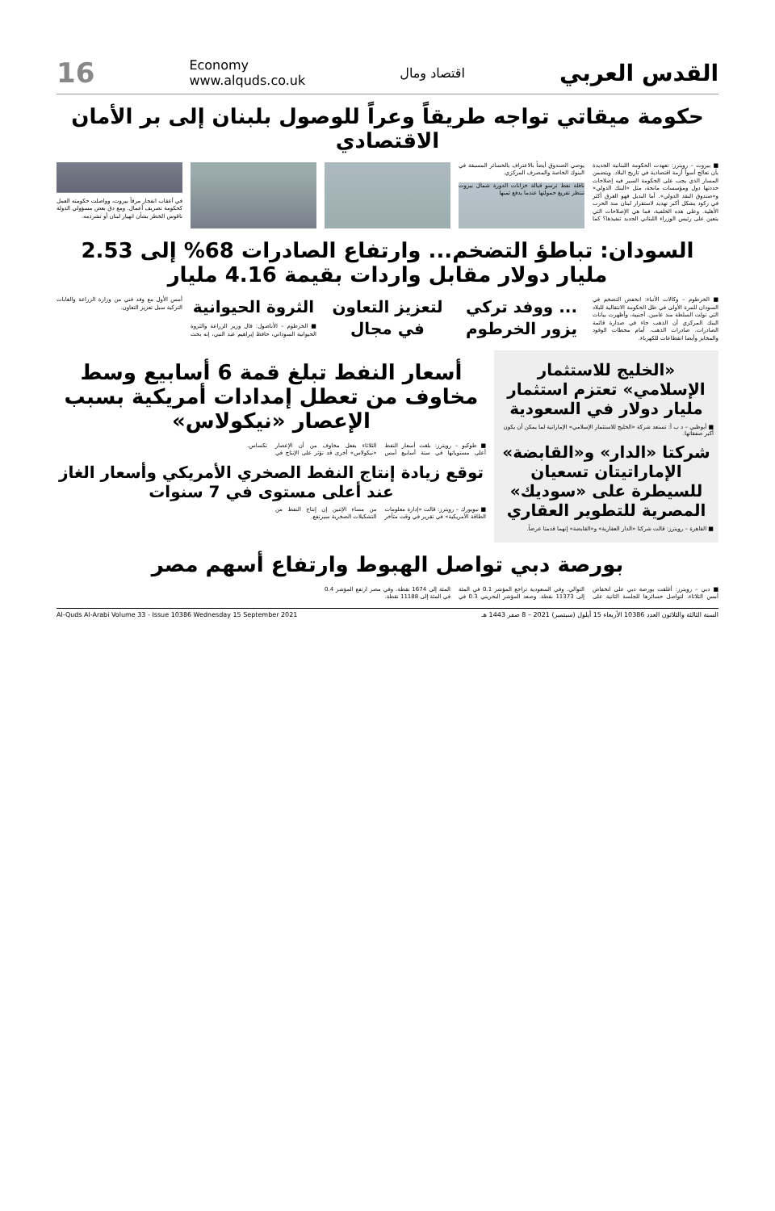القدس العربي
اقتصاد ومال
Economy
www.alquds.co.uk
16
حكومة ميقاتي تواجه طريقاً وعراً للوصول بلبنان إلى بر الأمان الاقتصادي
■ بيروت – رويترز: تعهدت الحكومة اللبنانية الجديدة بأن تعالج أسوأ أزمة اقتصادية في تاريخ البلاد. ويتضمن المسار الذي يجب على الحكومة السير فيه إصلاحات حددتها دول ومؤسسات مانحة، مثل «البنك الدولي» و«صندوق النقد الدولي». أما البديل فهو الغرق أكثر في ركود يشكل أكبر تهديد لاستقرار لبنان منذ الحرب الأهلية. وعلى هذه الخلفية، فما هي الإصلاحات التي يتعين على رئيس الوزراء اللبناني الجديد تنفيذها؟ كما يوصي الصندوق أيضاً بالاعتراف بالخسائر المسبقة في البنوك الخاصة والمصرف المركزي.
ناقلة نفط ترسو قبالة خزانات الدورة شمال بيروت تنتظر تفريغ حمولتها عندما يدفع ثمنها
في أعقاب انفجار مرفأ بيروت، وواصلت حكومته العمل كحكومة تصريف أعمال. ومع دق بعض مسؤولي الدولة ناقوس الخطر بشأن انهيار لبنان أو تشرذمه.
السودان: تباطؤ التضخم... وارتفاع الصادرات 68% إلى 2.53 مليار دولار مقابل واردات بقيمة 4.16 مليار
■ الخرطوم – وكالات الأنباء: انخفض التضخم في السودان للمرة الأولى في ظل الحكومة الانتقالية للبلاد التي تولت السلطة منذ عامين. أجنبية، وأظهرت بيانات البنك المركزي أن الذهب جاء في صدارة قائمة الصادرات. صادرات الذهب. أمام محطات الوقود والمخابز وأيضا انقطاعات للكهرباء.
... ووفد تركي يزور الخرطوم لتعزيز التعاون في مجال الثروة الحيوانية
■ الخرطوم – الأناضول: قال وزير الزراعة والثروة الحيوانية السوداني، حافظ إبراهيم عبد النبي، إنه بحث أمس الأول مع وفد فني من وزارة الزراعة والغابات التركية سبل تعزيز التعاون.
«الخليج للاستثمار الإسلامي» تعتزم استثمار مليار دولار في السعودية
■ أبوظبي – د ب أ: تستعد شركة «الخليج للاستثمار الإسلامي» الإماراتية لما يمكن أن يكون أكبر صفقاتها.
شركتا «الدار» و«القابضة» الإماراتيتان تسعيان للسيطرة على «سوديك» المصرية للتطوير العقاري
■ القاهرة – رويترز: قالت شركتا «الدار العقارية» و«القابضة» إنهما قدمتا عرضاً.
أسعار النفط تبلغ قمة 6 أسابيع وسط مخاوف من تعطل إمدادات أمريكية بسبب الإعصار «نيكولاس»
■ طوكيو – رويترز: بلغت أسعار النفط أعلى مستوياتها في ستة أسابيع أمس الثلاثاء بفعل مخاوف من أن الإعصار «نيكولاس» أخرى قد تؤثر على الإنتاج في تكساس.
توقع زيادة إنتاج النفط الصخري الأمريكي وأسعار الغاز عند أعلى مستوى في 7 سنوات
■ نيويورك – رويترز: قالت «إدارة معلومات الطاقة الأمريكية» في تقرير في وقت متأخر من مساء الإثنين إن إنتاج النفط من التشكيلات الصخرية سيرتفع.
بورصة دبي تواصل الهبوط وارتفاع أسهم مصر
■ دبي – رويترز: أغلقت بورصة دبي على انخفاض أمس الثلاثاء، لتواصل خسائرها للجلسة الثانية على التوالي. وفي السعودية تراجع المؤشر 0.1 في المئة إلى 11373 نقطة. وصعد المؤشر البحريني 0.3 في المئة إلى 1674 نقطة. وفي مصر ارتفع المؤشر 0.4 في المئة إلى 11188 نقطة.
السنة الثالثة والثلاثون العدد 10386 الأربعاء 15 أيلول (سبتمبر) 2021 – 8 صفر 1443 هـ Al-Quds Al-Arabi Volume 33 - Issue 10386 Wednesday 15 September 2021